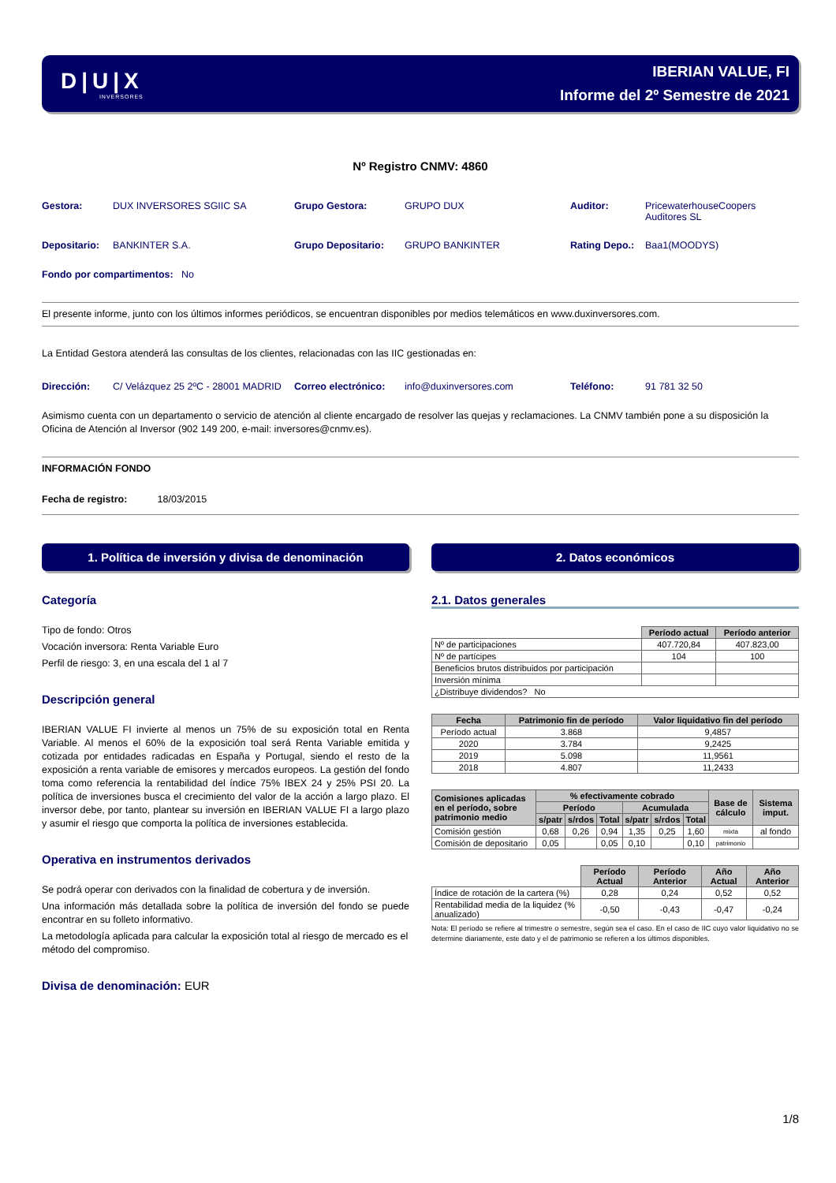D|U|X
INVERSORES
IBERIAN VALUE, FI
Informe del 2º Semestre de 2021
Nº Registro CNMV: 4860
Gestora: DUX INVERSORES SGIIC SA Grupo Gestora: GRUPO DUX Auditor: PricewaterhouseCoopers Auditores SL
Depositario: BANKINTER S.A. Grupo Depositario: GRUPO BANKINTER Rating Depo.: Baa1(MOODYS)
Fondo por compartimentos: No
El presente informe, junto con los últimos informes periódicos, se encuentran disponibles por medios telemáticos en www.duxinversores.com.
La Entidad Gestora atenderá las consultas de los clientes, relacionadas con las IIC gestionadas en:
Dirección: C/ Velázquez 25 2ºC - 28001 MADRID Correo electrónico: info@duxinversores.com Teléfono: 91 781 32 50
Asimismo cuenta con un departamento o servicio de atención al cliente encargado de resolver las quejas y reclamaciones. La CNMV también pone a su disposición la Oficina de Atención al Inversor (902 149 200, e-mail: inversores@cnmv.es).
INFORMACIÓN FONDO
Fecha de registro: 18/03/2015
1. Política de inversión y divisa de denominación
Categoría
Tipo de fondo: Otros
Vocación inversora: Renta Variable Euro
Perfil de riesgo: 3, en una escala del 1 al 7
Descripción general
IBERIAN VALUE FI invierte al menos un 75% de su exposición total en Renta Variable. Al menos el 60% de la exposición toal será Renta Variable emitida y cotizada por entidades radicadas en España y Portugal, siendo el resto de la exposición a renta variable de emisores y mercados europeos. La gestión del fondo toma como referencia la rentabilidad del índice 75% IBEX 24 y 25% PSI 20. La política de inversiones busca el crecimiento del valor de la acción a largo plazo. El inversor debe, por tanto, plantear su inversión en IBERIAN VALUE FI a largo plazo y asumir el riesgo que comporta la política de inversiones establecida.
Operativa en instrumentos derivados
Se podrá operar con derivados con la finalidad de cobertura y de inversión.
Una información más detallada sobre la política de inversión del fondo se puede encontrar en su folleto informativo.
La metodología aplicada para calcular la exposición total al riesgo de mercado es el método del compromiso.
Divisa de denominación: EUR
2. Datos económicos
2.1. Datos generales
| | Período actual | Período anterior |
| Nº de participaciones | 407.720,84 | 407.823,00 |
| Nº de partícipes | 104 | 100 |
| Beneficios brutos distribuidos por participación | | |
| Inversión mínima | | |
| ¿Distribuye dividendos? No | | |
| Fecha | Patrimonio fin de período | Valor liquidativo fin del período |
| --- | --- | --- |
| Período actual | 3.868 | 9,4857 |
| 2020 | 3.784 | 9,2425 |
| 2019 | 5.098 | 11,9561 |
| 2018 | 4.807 | 11,2433 |
| Comisiones aplicadas en el período, sobre patrimonio medio | % efectivamente cobrado | | | | | | Base de cálculo | Sistema imput. |
| --- | --- | --- | --- | --- | --- | --- | --- | --- |
| | Período | | | Acumulada | | | | |
| | s/patr | s/rdos | Total | s/patr | s/rdos | Total | | |
| Comisión gestión | 0,68 | 0,26 | 0,94 | 1,35 | 0,25 | 1,60 | mixta | al fondo |
| Comisión de depositario | 0,05 | | 0,05 | 0,10 | | 0,10 | patrimonio | |
| | Período Actual | Período Anterior | Año Actual | Año Anterior |
| Índice de rotación de la cartera (%) | 0,28 | 0,24 | 0,52 | 0,52 |
| Rentabilidad media de la liquidez (% anualizado) | -0,50 | -0,43 | -0,47 | -0,24 |
Nota: El período se refiere al trimestre o semestre, según sea el caso. En el caso de IIC cuyo valor liquidativo no se determine diariamente, este dato y el de patrimonio se refieren a los últimos disponibles.
1/8